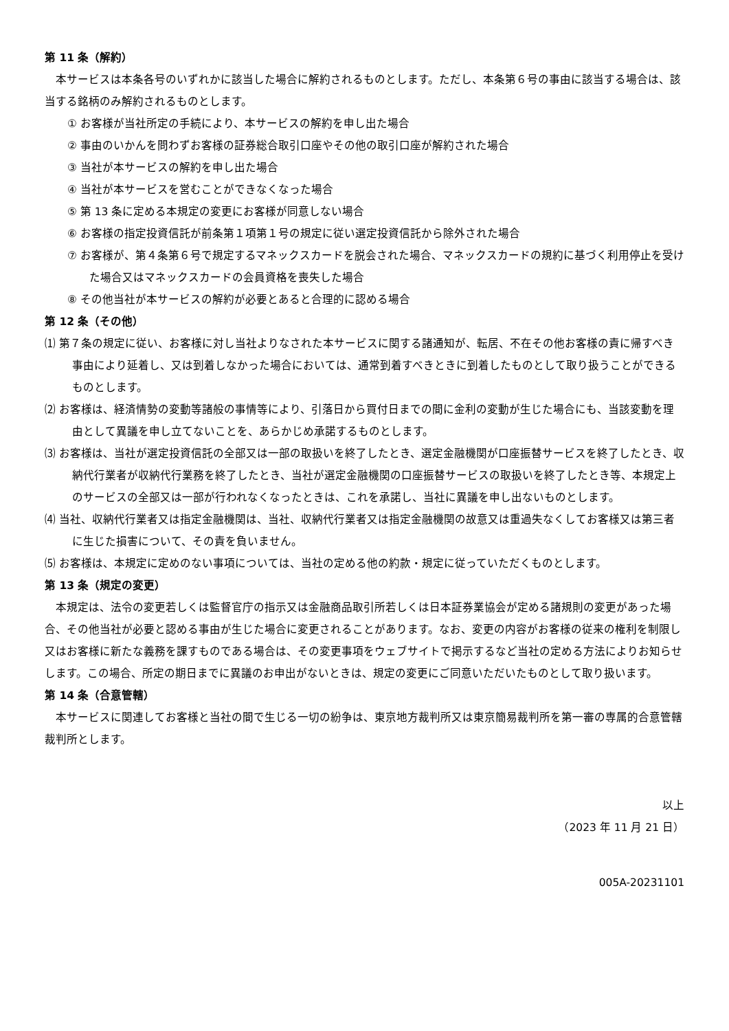第 11 条（解約）
本サービスは本条各号のいずれかに該当した場合に解約されるものとします。ただし、本条第６号の事由に該当する場合は、該当する銘柄のみ解約されるものとします。
① お客様が当社所定の手続により、本サービスの解約を申し出た場合
② 事由のいかんを問わずお客様の証券総合取引口座やその他の取引口座が解約された場合
③ 当社が本サービスの解約を申し出た場合
④ 当社が本サービスを営むことができなくなった場合
⑤ 第 13 条に定める本規定の変更にお客様が同意しない場合
⑥ お客様の指定投資信託が前条第１項第１号の規定に従い選定投資信託から除外された場合
⑦ お客様が、第４条第６号で規定するマネックスカードを脱会された場合、マネックスカードの規約に基づく利用停止を受けた場合又はマネックスカードの会員資格を喪失した場合
⑧ その他当社が本サービスの解約が必要とあると合理的に認める場合
第 12 条（その他）
⑴ 第７条の規定に従い、お客様に対し当社よりなされた本サービスに関する諸通知が、転居、不在その他お客様の責に帰すべき事由により延着し、又は到着しなかった場合においては、通常到着すべきときに到着したものとして取り扱うことができるものとします。
⑵ お客様は、経済情勢の変動等諸般の事情等により、引落日から買付日までの間に金利の変動が生じた場合にも、当該変動を理由として異議を申し立てないことを、あらかじめ承諾するものとします。
⑶ お客様は、当社が選定投資信託の全部又は一部の取扱いを終了したとき、選定金融機関が口座振替サービスを終了したとき、収納代行業者が収納代行業務を終了したとき、当社が選定金融機関の口座振替サービスの取扱いを終了したとき等、本規定上のサービスの全部又は一部が行われなくなったときは、これを承諾し、当社に異議を申し出ないものとします。
⑷ 当社、収納代行業者又は指定金融機関は、当社、収納代行業者又は指定金融機関の故意又は重過失なくしてお客様又は第三者に生じた損害について、その責を負いません。
⑸ お客様は、本規定に定めのない事項については、当社の定める他の約款・規定に従っていただくものとします。
第 13 条（規定の変更）
本規定は、法令の変更若しくは監督官庁の指示又は金融商品取引所若しくは日本証券業協会が定める諸規則の変更があった場合、その他当社が必要と認める事由が生じた場合に変更されることがあります。なお、変更の内容がお客様の従来の権利を制限し又はお客様に新たな義務を課すものである場合は、その変更事項をウェブサイトで掲示するなど当社の定める方法によりお知らせします。この場合、所定の期日までに異議のお申出がないときは、規定の変更にご同意いただいたものとして取り扱います。
第 14 条（合意管轄）
本サービスに関連してお客様と当社の間で生じる一切の紛争は、東京地方裁判所又は東京簡易裁判所を第一審の専属的合意管轄裁判所とします。
以上
（2023 年 11 月 21 日）
005A-20231101